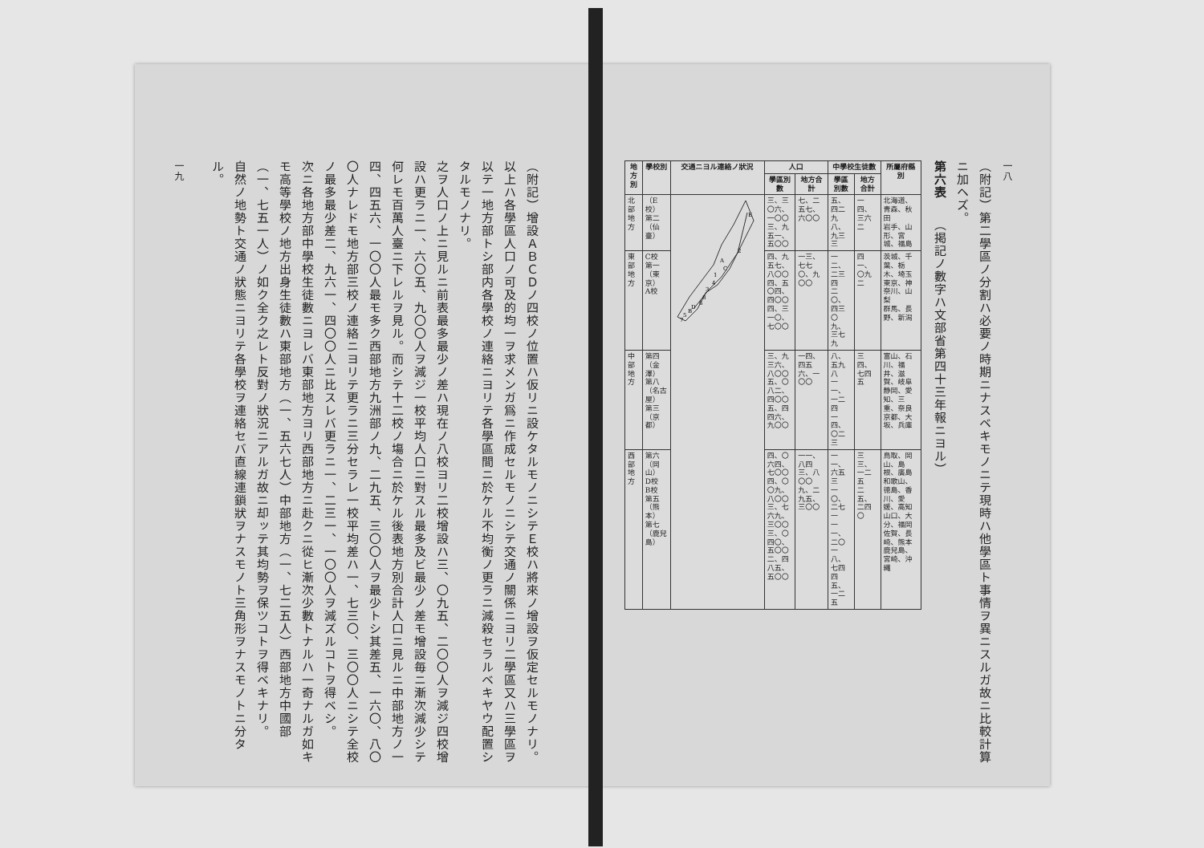一八
（附記）第二學區ノ分割ハ必要ノ時期ニナスベキモノニテ現時ハ他學區ト事情ヲ異ニスルガ故ニ比較計算ニ加ヘズ。
第六表　　（掲記ノ數字ハ文部省第四十三年報ニヨル）
| 地方別 | 學校別 | 交通ニヨル連絡ノ狀況 | 人口 | | 中學校生徒數 | | 所屬府縣別 |
| --- | --- | --- | --- | --- | --- | --- | --- |
| | | | 學區別數 | 地方合計 | 學區別數 | 地方合計 | |
| 北部地方 | （E校） 第二（仙臺） | E 2 C A 1 4 3 8 6 D B 5 7 | 三、三〇六、一〇〇 三、九五一、五〇〇 | 七、二五七、六〇〇 | 五、四二九 八、九三三 | 一四、三六二 | 北海道、青森、秋田 岩手、山形、宮城、福島 |
| 東部地方 | C校 第一（東京） A校 | | 四、九五七、八〇〇 四、五〇四、四〇〇 四、三一〇、七〇〇 | 一三、七七〇、九〇〇 | 一二、二三四 二〇、四三〇 九、三七九 | 四一、〇九二 | 茨城、千葉、栃木、埼玉 東京、神奈川、山梨 群馬、長野、新潟 |
| 中部地方 | 第四（金澤） 第八（名古屋） 第三（京都） | | 三、九三六、八〇〇 五、〇八二、四〇〇 五、四四六、九〇〇 | 一四、四五六、一〇〇 | 八、五九八 一一、一二四 一四、〇二三 | 三四、七四五 | 富山、石川、福井、滋賀、岐阜 静岡、愛知、三重、奈良 京都、大坂、兵庫 |
| 西部地方 | 第六（岡山） D校 B校 第五（熊本） 第七（鹿兒島） | | 四、〇六四、七〇〇 四、〇〇九、八〇〇 三、七六九、三〇〇 三、〇四〇、五〇〇 二、四八五、五〇〇 | 一一、八四三、八〇〇 九、二九五、三〇〇 | 一一、六五三 一〇、二七一 一一、二〇一 八、七四四 五、一二五 | 三三、一二五 二五、二四〇 | 鳥取、岡山、島根、廣島 和歌山、德島、香川、愛媛、高知 山口、大分、福岡 佐賀、長崎、熊本 鹿兒島、宮崎、沖縄 |
（附記）增設ＡＢＣＤノ四校ノ位置ハ仮リニ設ケタルモノニシテＥ校ハ將來ノ增設ヲ仮定セルモノナリ。
以上ハ各學區人口ノ可及的均一ヲ求メンガ爲ニ作成セルモノニシテ交通ノ關係ニヨリ二學區又ハ三學區ヲ以テ一地方部トシ部内各學校ノ連絡ニヨリテ各學區間ニ於ケル不均衡ノ更ラニ減殺セラルベキヤウ配置シタルモノナリ。
之ヲ人口ノ上ニ見ルニ前表最多最少ノ差ハ現在ノ八校ヨリ二校增設ハ三、〇九五、二〇〇人ヲ減ジ四校增設ハ更ラニ一、六〇五、九〇〇人ヲ減ジ一校平均人口ニ對スル最多及ビ最少ノ差モ增設毎ニ漸次減少シテ何レモ百萬人臺ニ下レルヲ見ル。而シテ十二校ノ塲合ニ於ケル後表地方別合計人口ニ見ルニ中部地方ノ一四、四五六、一〇〇人最モ多ク西部地方九洲部ノ九、二九五、三〇〇人ヲ最少トシ其差五、一六〇、八〇〇人ナレドモ地方部三校ノ連絡ニヨリテ更ラニ三分セラレ一校平均差ハ一、七三〇、三〇〇人ニシテ全校ノ最多最少差二、九六一、四〇〇人ニ比スレバ更ラニ一、二三一、一〇〇人ヲ減ズルコトヲ得ベシ。
次ニ各地方部中學校生徒數ニヨレバ東部地方ヨリ西部地方ニ赴クニ從ヒ漸次少數トナルハ一奇ナルガ如キモ高等學校ノ地方出身生徒數ハ東部地方（一、五六七人）中部地方（一、七二五人）西部地方中國部（一、七五一人）ノ如ク全ク之レト反對ノ狀況ニアルガ故ニ却ッテ其均勢ヲ保ツコトヲ得ベキナリ。
自然ノ地勢ト交通ノ狀態ニヨリテ各學校ヲ連絡セバ直線連鎖狀ヲナスモノト三角形ヲナスモノトニ分タル。
一九